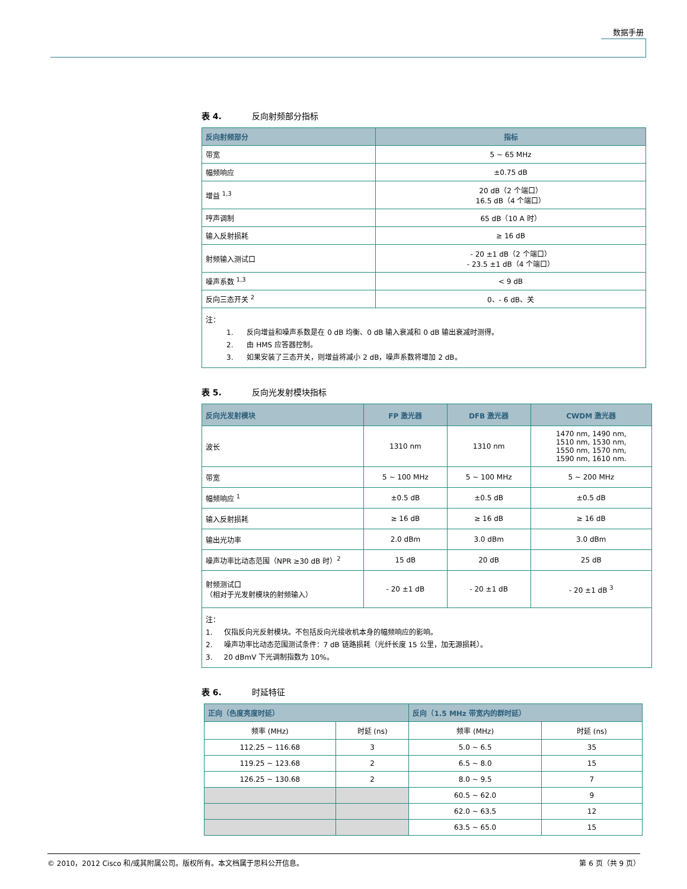数据手册
表 4. 反向射频部分指标
| 反向射频部分 | 指标 |
| --- | --- |
| 带宽 | 5 ~ 65 MHz |
| 幅频响应 | ±0.75 dB |
| 增益 <sup>1,3</sup> | 20 dB（2 个端口） 16.5 dB（4 个端口） |
| 哼声调制 | 65 dB（10 A 时） |
| 输入反射损耗 | ≥ 16 dB |
| 射频输入测试口 | - 20 ±1 dB（2 个端口） - 23.5 ±1 dB（4 个端口） |
| 噪声系数 <sup>1,3</sup> | < 9 dB |
| 反向三态开关 <sup>2</sup> | 0、- 6 dB、关 |
| 注： 1. 反向增益和噪声系数是在 0 dB 均衡、0 dB 输入衰减和 0 dB 输出衰减时测得。 2. 由 HMS 应答器控制。 3. 如果安装了三态开关，则增益将减小 2 dB，噪声系数将增加 2 dB。 | |
表 5. 反向光发射模块指标
| 反向光发射模块 | FP 激光器 | DFB 激光器 | CWDM 激光器 |
| --- | --- | --- | --- |
| 波长 | 1310 nm | 1310 nm | 1470 nm, 1490 nm, 1510 nm, 1530 nm, 1550 nm, 1570 nm, 1590 nm, 1610 nm. |
| 带宽 | 5 ~ 100 MHz | 5 ~ 100 MHz | 5 ~ 200 MHz |
| 幅频响应 <sup>1</sup> | ±0.5 dB | ±0.5 dB | ±0.5 dB |
| 输入反射损耗 | ≥ 16 dB | ≥ 16 dB | ≥ 16 dB |
| 输出光功率 | 2.0 dBm | 3.0 dBm | 3.0 dBm |
| 噪声功率比动态范围（NPR ≥30 dB 时）<sup>2</sup> | 15 dB | 20 dB | 25 dB |
| 射频测试口 （相对于光发射模块的射频输入） | - 20 ±1 dB | - 20 ±1 dB | - 20 ±1 dB <sup>3</sup> |
| 注： 1. 仅指反向光反射模块。不包括反向光接收机本身的幅频响应的影响。 2. 噪声功率比动态范围测试条件：7 dB 链路损耗（光纤长度 15 公里，加无源损耗）。 3. 20 dBmV 下光调制指数为 10%。 | | | |
表 6. 时延特征
| 正向（色度亮度时延） | | 反向（1.5 MHz 带宽内的群时延） | |
| --- | --- | --- | --- |
| 频率 (MHz) | 时延 (ns) | 频率 (MHz) | 时延 (ns) |
| 112.25 ~ 116.68 | 3 | 5.0 ~ 6.5 | 35 |
| 119.25 ~ 123.68 | 2 | 6.5 ~ 8.0 | 15 |
| 126.25 ~ 130.68 | 2 | 8.0 ~ 9.5 | 7 |
| | | 60.5 ~ 62.0 | 9 |
| | | 62.0 ~ 63.5 | 12 |
| | | 63.5 ~ 65.0 | 15 |
© 2010，2012 Cisco 和/或其附属公司。版权所有。本文档属于思科公开信息。 第 6 页（共 9 页）